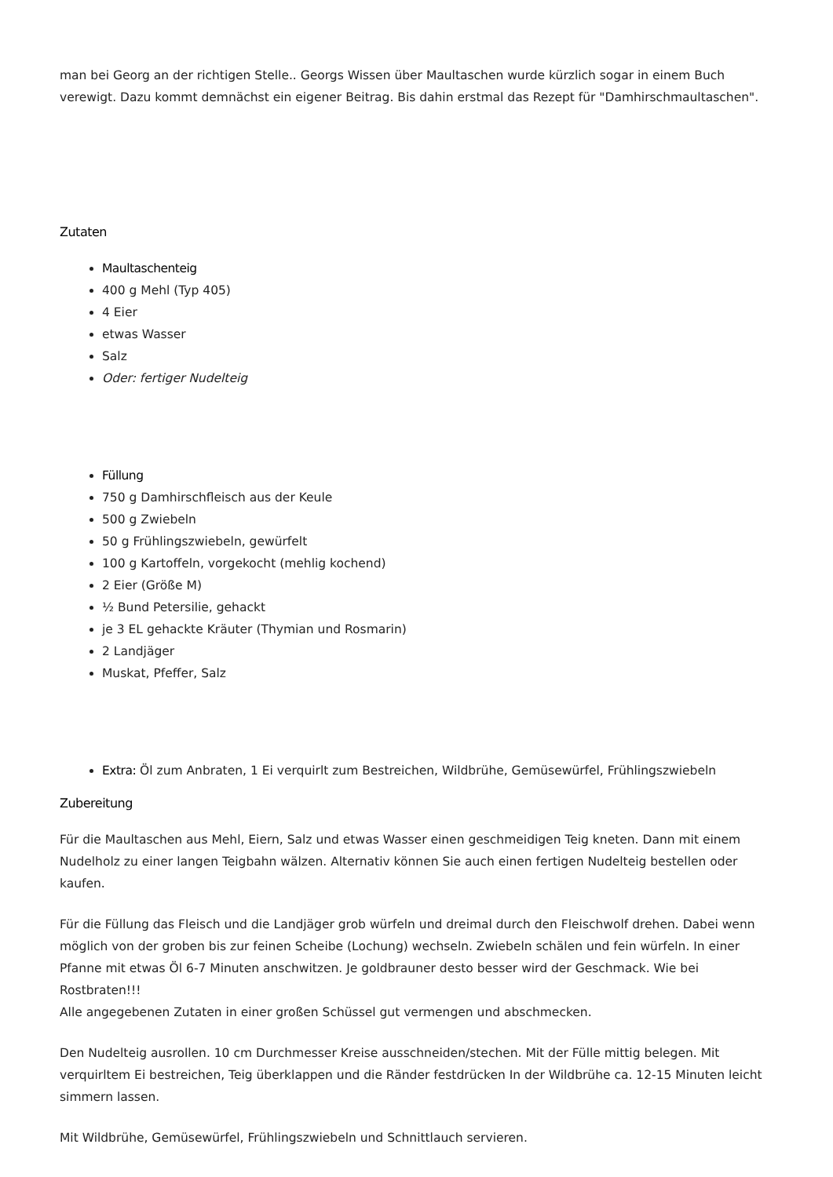man bei Georg an der richtigen Stelle.. Georgs Wissen über Maultaschen wurde kürzlich sogar in einem Buch verewigt. Dazu kommt demnächst ein eigener Beitrag. Bis dahin erstmal das Rezept für "Damhirschmaultaschen".
Zutaten
Maultaschenteig
400 g Mehl (Typ 405)
4 Eier
etwas Wasser
Salz
Oder: fertiger Nudelteig
Füllung
750 g Damhirschfleisch aus der Keule
500 g Zwiebeln
50 g Frühlingszwiebeln, gewürfelt
100 g Kartoffeln, vorgekocht (mehlig kochend)
2 Eier (Größe M)
½ Bund Petersilie, gehackt
je 3 EL gehackte Kräuter (Thymian und Rosmarin)
2 Landjäger
Muskat, Pfeffer, Salz
Extra: Öl zum Anbraten, 1 Ei verquirlt zum Bestreichen, Wildbrühe, Gemüsewürfel, Frühlingszwiebeln
Zubereitung
Für die Maultaschen aus Mehl, Eiern, Salz und etwas Wasser einen geschmeidigen Teig kneten. Dann mit einem Nudelholz zu einer langen Teigbahn wälzen. Alternativ können Sie auch einen fertigen Nudelteig bestellen oder kaufen.
Für die Füllung das Fleisch und die Landjäger grob würfeln und dreimal durch den Fleischwolf drehen. Dabei wenn möglich von der groben bis zur feinen Scheibe (Lochung) wechseln. Zwiebeln schälen und fein würfeln. In einer Pfanne mit etwas Öl 6-7 Minuten anschwitzen. Je goldbrauner desto besser wird der Geschmack. Wie bei Rostbraten!!!
Alle angegebenen Zutaten in einer großen Schüssel gut vermengen und abschmecken.
Den Nudelteig ausrollen. 10 cm Durchmesser Kreise ausschneiden/stechen. Mit der Fülle mittig belegen. Mit verquirltem Ei bestreichen, Teig überklappen und die Ränder festdrücken In der Wildbrühe ca. 12-15 Minuten leicht simmern lassen.
Mit Wildbrühe, Gemüsewürfel, Frühlingszwiebeln und Schnittlauch servieren.